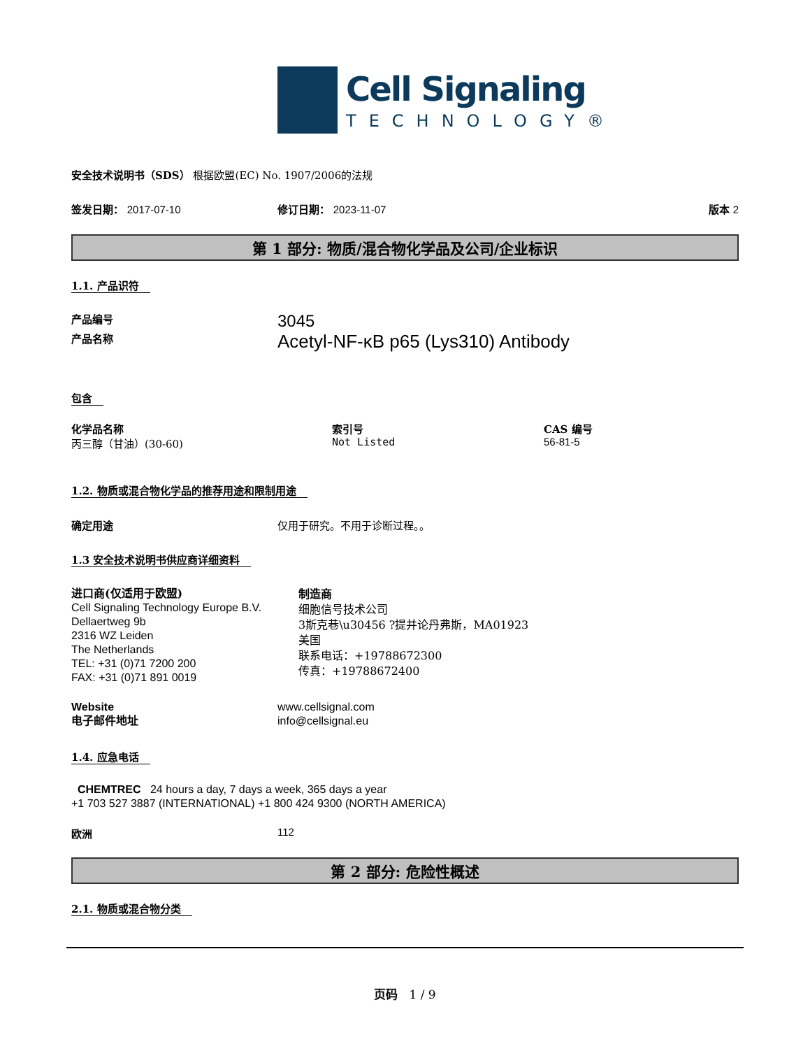Cell Signaling
TECHNOLOGY®
安全技术说明书（SDS） 根据欧盟(EC) No. 1907/2006的法规
签发日期： 2017-07-10 修订日期： 2023-11-07 版本 2
第 1 部分: 物质/混合物化学品及公司/企业标识
1.1. 产品识符
产品编号
3045
产品名称
Acetyl-NF-κB p65 (Lys310) Antibody
包含
化学品名称
丙三醇（甘油）(30-60)
索引号
Not Listed
CAS 编号
56-81-5
1.2. 物质或混合物化学品的推荐用途和限制用途
确定用途 仅用于研究。不用于诊断过程。。
1.3 安全技术说明书供应商详细资料
进口商(仅适用于欧盟)
Cell Signaling Technology Europe B.V.
Dellaertweg 9b
2316 WZ Leiden
The Netherlands
TEL: +31 (0)71 7200 200
FAX: +31 (0)71 891 0019
制造商
细胞信号技术公司
3斯克巷\u30456 ?提并论丹弗斯，MA01923
美国
联系电话：+19788672300
传真：+19788672400
Website
电子邮件地址
www.cellsignal.com
info@cellsignal.eu
1.4. 应急电话
CHEMTREC 24 hours a day, 7 days a week, 365 days a year
+1 703 527 3887 (INTERNATIONAL) +1 800 424 9300 (NORTH AMERICA)
欧洲 112
第 2 部分: 危险性概述
2.1. 物质或混合物分类
页码 1 / 9